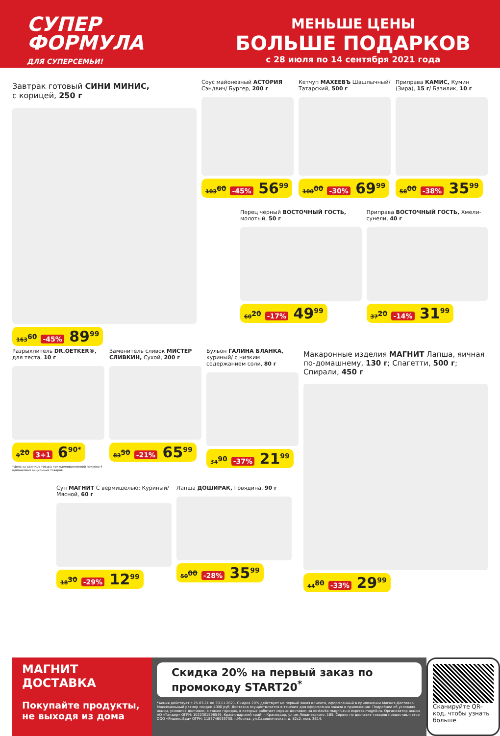СУПЕР
ФОРМУЛА
ДЛЯ СУПЕРСЕМЬИ!
МЕНЬШЕ ЦЕНЫ
БОЛЬШЕ ПОДАРКОВ
с 28 июля по 14 сентября 2021 года
Завтрак готовый СИНИ МИНИС,
с корицей, 250 г
163<sup>60</sup> -45% 89<sup>99</sup>
Соус майонезный АСТОРИЯ Сэндвич/ Бургер, 200 г
103<sup>60</sup> -45% 56<sup>99</sup>
Кетчуп МАХЕЕВЪ Шашлычный/ Татарский, 500 г
100<sup>00</sup> -30% 69<sup>99</sup>
Приправа КАМИС, Кумин (Зира), 15 г/ Базилик, 10 г
58<sup>00</sup> -38% 35<sup>99</sup>
Перец черный ВОСТОЧНЫЙ ГОСТЬ, молотый, 50 г
60<sup>20</sup> -17% 49<sup>99</sup>
Приправа ВОСТОЧНЫЙ ГОСТЬ, Хмели-сунели, 40 г
37<sup>20</sup> -14% 31<sup>99</sup>
Разрыхлитель DR.OETKER®, для теста, 10 г
9<sup>20</sup> 3+1 6<sup>90*</sup>
*Цена за единицу товара при единовременной покупке 4 одинаковых акционных товаров
Заменитель сливок МИСТЕР СЛИВКИН, Сухой, 200 г
83<sup>50</sup> -21% 65<sup>99</sup>
Бульон ГАЛИНА БЛАНКА, куриный/ с низким содержанием соли, 80 г
34<sup>90</sup> -37% 21<sup>99</sup>
Макаронные изделия МАГНИТ Лапша, яичная по-домашнему, 130 г; Спагетти, 500 г; Спирали, 450 г
44<sup>80</sup> -33% 29<sup>99</sup>
Суп МАГНИТ С вермишелью: Куриный/ Мясной, 60 г
18<sup>30</sup> -29% 12<sup>99</sup>
Лапша ДОШИРАК, Говядина, 90 г
50<sup>00</sup> -28% 35<sup>99</sup>
МАГНИТ
ДОСТАВКА
Покупайте продукты, не выходя из дома
Скидка 20% на первый заказ по промокоду START20<sup>*</sup>
*Акция действует с 25.03.21 по 30.11.2021. Скидка 20% действует на первый заказ клиента, оформленный в приложении Магнит-Доставка. Максимальный размер скидки 4000 руб. Доставка осуществляется в течение дня оформления заказа в приложении. Подробнее об условиях акции, условиях доставки, а также городах, в которых работает сервис доставки на dostavka.magnit.ru и express.magnit.ru. Организатор акции АО «Тандер» ОГРН: 1022301598549, Краснодарский край, г.Краснодар, ул.им.Леваневского, 185. Сервис по доставке товаров предоставляется ООО «Яндекс.Еда» ОГРН: 1187746035730, г.Москва, ул.Садовническая, д. 82с2, пом. 3В14.
Сканируйте QR-код, чтобы узнать больше